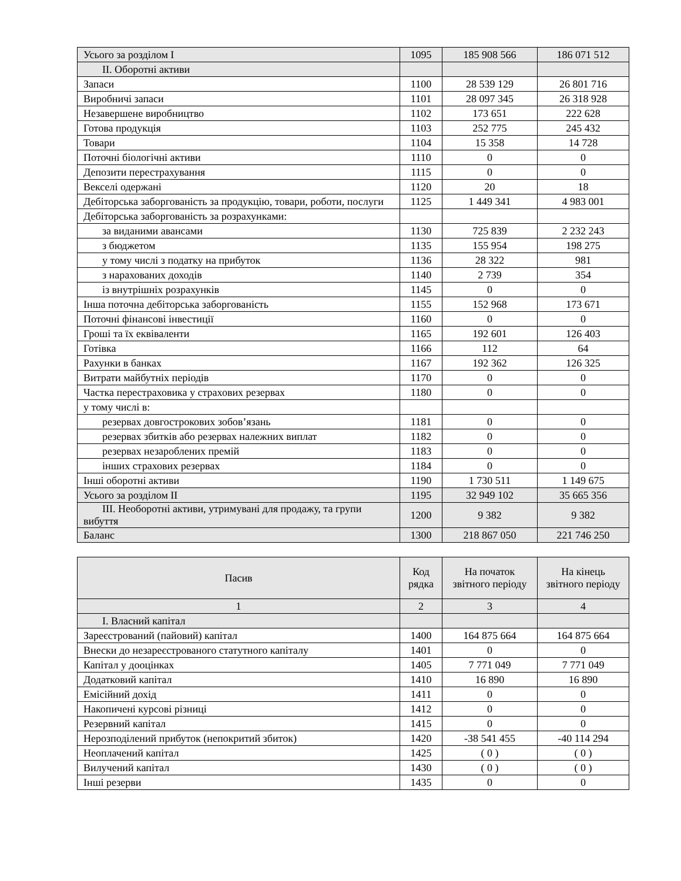| Усього за розділом I | 1095 | 185 908 566 | 186 071 512 |
| II. Оборотні активи | | | |
| Запаси | 1100 | 28 539 129 | 26 801 716 |
| Виробничі запаси | 1101 | 28 097 345 | 26 318 928 |
| Незавершене виробництво | 1102 | 173 651 | 222 628 |
| Готова продукція | 1103 | 252 775 | 245 432 |
| Товари | 1104 | 15 358 | 14 728 |
| Поточні біологічні активи | 1110 | 0 | 0 |
| Депозити перестрахування | 1115 | 0 | 0 |
| Векселі одержані | 1120 | 20 | 18 |
| Дебіторська заборгованість за продукцію, товари, роботи, послуги | 1125 | 1 449 341 | 4 983 001 |
| Дебіторська заборгованість за розрахунками: | | | |
| за виданими авансами | 1130 | 725 839 | 2 232 243 |
| з бюджетом | 1135 | 155 954 | 198 275 |
| у тому числі з податку на прибуток | 1136 | 28 322 | 981 |
| з нарахованих доходів | 1140 | 2 739 | 354 |
| із внутрішніх розрахунків | 1145 | 0 | 0 |
| Інша поточна дебіторська заборгованість | 1155 | 152 968 | 173 671 |
| Поточні фінансові інвестиції | 1160 | 0 | 0 |
| Гроші та їх еквіваленти | 1165 | 192 601 | 126 403 |
| Готівка | 1166 | 112 | 64 |
| Рахунки в банках | 1167 | 192 362 | 126 325 |
| Витрати майбутніх періодів | 1170 | 0 | 0 |
| Частка перестраховика у страхових резервах | 1180 | 0 | 0 |
| у тому числі в: | | | |
| резервах довгострокових зобов’язань | 1181 | 0 | 0 |
| резервах збитків або резервах належних виплат | 1182 | 0 | 0 |
| резервах незароблених премій | 1183 | 0 | 0 |
| інших страхових резервах | 1184 | 0 | 0 |
| Інші оборотні активи | 1190 | 1 730 511 | 1 149 675 |
| Усього за розділом II | 1195 | 32 949 102 | 35 665 356 |
| III. Необоротні активи, утримувані для продажу, та групи вибуття | 1200 | 9 382 | 9 382 |
| Баланс | 1300 | 218 867 050 | 221 746 250 |
| Пасив | Код рядка | На початок звітного періоду | На кінець звітного періоду |
| --- | --- | --- | --- |
| 1 | 2 | 3 | 4 |
| I. Власний капітал | | | |
| Зареєстрований (пайовий) капітал | 1400 | 164 875 664 | 164 875 664 |
| Внески до незареєстрованого статутного капіталу | 1401 | 0 | 0 |
| Капітал у дооцінках | 1405 | 7 771 049 | 7 771 049 |
| Додатковий капітал | 1410 | 16 890 | 16 890 |
| Емісійний дохід | 1411 | 0 | 0 |
| Накопичені курсові різниці | 1412 | 0 | 0 |
| Резервний капітал | 1415 | 0 | 0 |
| Нерозподілений прибуток (непокритий збиток) | 1420 | -38 541 455 | -40 114 294 |
| Неоплачений капітал | 1425 | ( 0 ) | ( 0 ) |
| Вилучений капітал | 1430 | ( 0 ) | ( 0 ) |
| Інші резерви | 1435 | 0 | 0 |